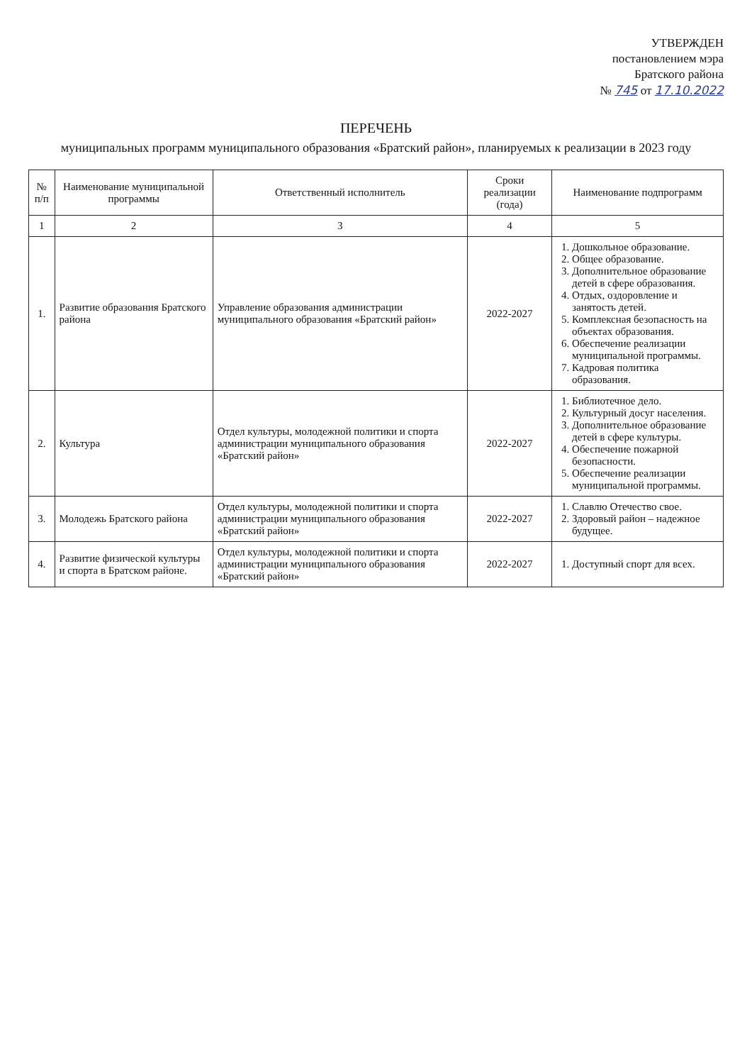УТВЕРЖДЕН
постановлением мэра
Братского района
№ 745 от 17.10.2022
ПЕРЕЧЕНЬ
муниципальных программ муниципального образования «Братский район», планируемых к реализации в 2023 году
| № п/п | Наименование муниципальной программы | Ответственный исполнитель | Сроки реализации (года) | Наименование подпрограмм |
| --- | --- | --- | --- | --- |
| 1 | 2 | 3 | 4 | 5 |
| 1. | Развитие образования Братского района | Управление образования администрации муниципального образования «Братский район» | 2022-2027 | 1. Дошкольное образование. 2. Общее образование. 3. Дополнительное образование детей в сфере образования. 4. Отдых, оздоровление и занятость детей. 5. Комплексная безопасность на объектах образования. 6. Обеспечение реализации муниципальной программы. 7. Кадровая политика образования. |
| 2. | Культура | Отдел культуры, молодежной политики и спорта администрации муниципального образования «Братский район» | 2022-2027 | 1. Библиотечное дело. 2. Культурный досуг населения. 3. Дополнительное образование детей в сфере культуры. 4. Обеспечение пожарной безопасности. 5. Обеспечение реализации муниципальной программы. |
| 3. | Молодежь Братского района | Отдел культуры, молодежной политики и спорта администрации муниципального образования «Братский район» | 2022-2027 | 1. Славлю Отечество свое. 2. Здоровый район – надежное будущее. |
| 4. | Развитие физической культуры и спорта в Братском районе. | Отдел культуры, молодежной политики и спорта администрации муниципального образования «Братский район» | 2022-2027 | 1. Доступный спорт для всех. |